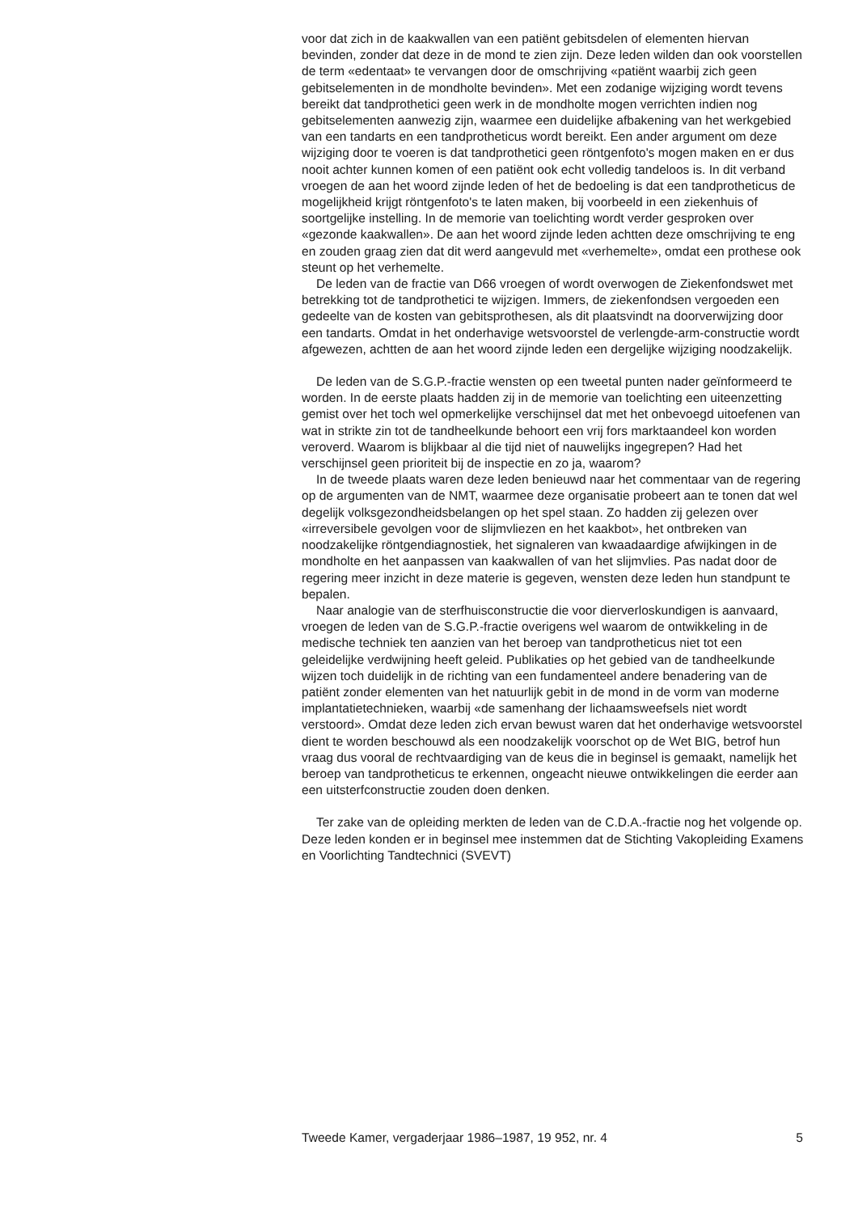voor dat zich in de kaakwallen van een patiënt gebitsdelen of elementen hiervan bevinden, zonder dat deze in de mond te zien zijn. Deze leden wilden dan ook voorstellen de term «edentaat» te vervangen door de omschrijving «patiënt waarbij zich geen gebitselementen in de mondholte bevinden». Met een zodanige wijziging wordt tevens bereikt dat tandprothetici geen werk in de mondholte mogen verrichten indien nog gebitselementen aanwezig zijn, waarmee een duidelijke afbakening van het werkgebied van een tandarts en een tandprotheticus wordt bereikt. Een ander argument om deze wijziging door te voeren is dat tandprothetici geen röntgenfoto's mogen maken en er dus nooit achter kunnen komen of een patiënt ook echt volledig tandeloos is. In dit verband vroegen de aan het woord zijnde leden of het de bedoeling is dat een tandprotheticus de mogelijkheid krijgt röntgenfoto's te laten maken, bij voorbeeld in een ziekenhuis of soortgelijke instelling. In de memorie van toelichting wordt verder gesproken over «gezonde kaakwallen». De aan het woord zijnde leden achtten deze omschrijving te eng en zouden graag zien dat dit werd aangevuld met «verhemelte», omdat een prothese ook steunt op het verhemelte.
De leden van de fractie van D66 vroegen of wordt overwogen de Ziekenfondswet met betrekking tot de tandprothetici te wijzigen. Immers, de ziekenfondsen vergoeden een gedeelte van de kosten van gebitsprothesen, als dit plaatsvindt na doorverwijzing door een tandarts. Omdat in het onderhavige wetsvoorstel de verlengde-arm-constructie wordt afgewezen, achtten de aan het woord zijnde leden een dergelijke wijziging noodzakelijk.
De leden van de S.G.P.-fractie wensten op een tweetal punten nader geïnformeerd te worden. In de eerste plaats hadden zij in de memorie van toelichting een uiteenzetting gemist over het toch wel opmerkelijke verschijnsel dat met het onbevoegd uitoefenen van wat in strikte zin tot de tandheelkunde behoort een vrij fors marktaandeel kon worden veroverd. Waarom is blijkbaar al die tijd niet of nauwelijks ingegrepen? Had het verschijnsel geen prioriteit bij de inspectie en zo ja, waarom?
In de tweede plaats waren deze leden benieuwd naar het commentaar van de regering op de argumenten van de NMT, waarmee deze organisatie probeert aan te tonen dat wel degelijk volksgezondheidsbelangen op het spel staan. Zo hadden zij gelezen over «irreversibele gevolgen voor de slijmvliezen en het kaakbot», het ontbreken van noodzakelijke röntgendiagnostiek, het signaleren van kwaadaardige afwijkingen in de mondholte en het aanpassen van kaakwallen of van het slijmvlies. Pas nadat door de regering meer inzicht in deze materie is gegeven, wensten deze leden hun standpunt te bepalen.
Naar analogie van de sterfhuisconstructie die voor dierverloskundigen is aanvaard, vroegen de leden van de S.G.P.-fractie overigens wel waarom de ontwikkeling in de medische techniek ten aanzien van het beroep van tandprotheticus niet tot een geleidelijke verdwijning heeft geleid. Publikaties op het gebied van de tandheelkunde wijzen toch duidelijk in de richting van een fundamenteel andere benadering van de patiënt zonder elementen van het natuurlijk gebit in de mond in de vorm van moderne implantatietechnieken, waarbij «de samenhang der lichaamsweefsels niet wordt verstoord». Omdat deze leden zich ervan bewust waren dat het onderhavige wetsvoorstel dient te worden beschouwd als een noodzakelijk voorschot op de Wet BIG, betrof hun vraag dus vooral de rechtvaardiging van de keus die in beginsel is gemaakt, namelijk het beroep van tandprotheticus te erkennen, ongeacht nieuwe ontwikkelingen die eerder aan een uitsterfconstructie zouden doen denken.
Ter zake van de opleiding merkten de leden van de C.D.A.-fractie nog het volgende op. Deze leden konden er in beginsel mee instemmen dat de Stichting Vakopleiding Examens en Voorlichting Tandtechnici (SVEVT)
Tweede Kamer, vergaderjaar 1986–1987, 19 952, nr. 4 5